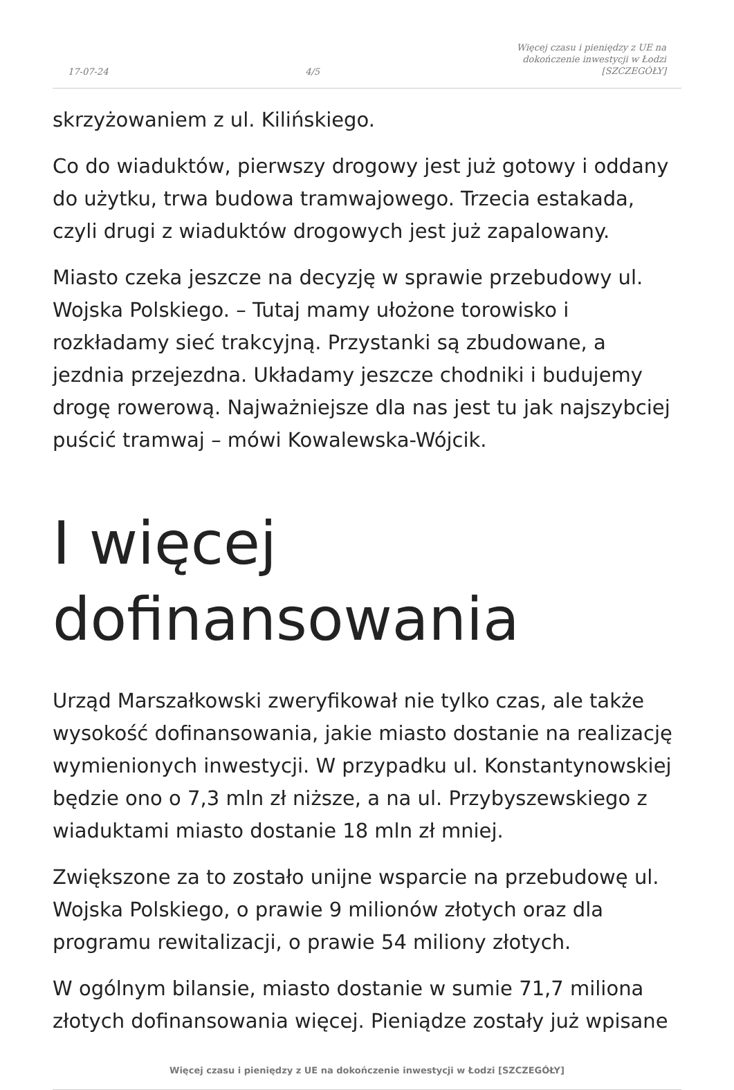17-07-24 4/5 Więcej czasu i pieniędzy z UE na
dokończenie inwestycji w Łodzi
[SZCZEGÓŁY]
skrzyżowaniem z ul. Kilińskiego.
Co do wiaduktów, pierwszy drogowy jest już gotowy i oddany do użytku, trwa budowa tramwajowego. Trzecia estakada, czyli drugi z wiaduktów drogowych jest już zapalowany.
Miasto czeka jeszcze na decyzję w sprawie przebudowy ul. Wojska Polskiego. – Tutaj mamy ułożone torowisko i rozkładamy sieć trakcyjną. Przystanki są zbudowane, a jezdnia przejezdna. Układamy jeszcze chodniki i budujemy drogę rowerową. Najważniejsze dla nas jest tu jak najszybciej puścić tramwaj – mówi Kowalewska-Wójcik.
I więcej dofinansowania
Urząd Marszałkowski zweryfikował nie tylko czas, ale także wysokość dofinansowania, jakie miasto dostanie na realizację wymienionych inwestycji. W przypadku ul. Konstantynowskiej będzie ono o 7,3 mln zł niższe, a na ul. Przybyszewskiego z wiaduktami miasto dostanie 18 mln zł mniej.
Zwiększone za to zostało unijne wsparcie na przebudowę ul. Wojska Polskiego, o prawie 9 milionów złotych oraz dla programu rewitalizacji, o prawie 54 miliony złotych.
W ogólnym bilansie, miasto dostanie w sumie 71,7 miliona złotych dofinansowania więcej. Pieniądze zostały już wpisane
Więcej czasu i pieniędzy z UE na dokończenie inwestycji w Łodzi [SZCZEGÓŁY]